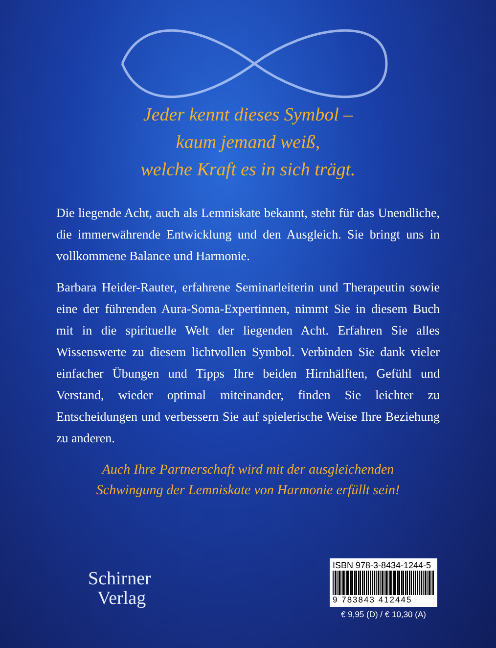Jeder kennt dieses Symbol –
kaum jemand weiß,
welche Kraft es in sich trägt.
Die liegende Acht, auch als Lemniskate bekannt, steht für das Unendliche, die immerwährende Entwicklung und den Ausgleich. Sie bringt uns in vollkommene Balance und Harmonie.
Barbara Heider-Rauter, erfahrene Seminarleiterin und Therapeutin sowie eine der führenden Aura-Soma-Expertinnen, nimmt Sie in diesem Buch mit in die spirituelle Welt der liegenden Acht. Erfahren Sie alles Wissenswerte zu diesem lichtvollen Symbol. Verbinden Sie dank vieler einfacher Übungen und Tipps Ihre beiden Hirnhälften, Gefühl und Verstand, wieder optimal miteinander, finden Sie leichter zu Entscheidungen und verbessern Sie auf spielerische Weise Ihre Beziehung zu anderen.
Auch Ihre Partnerschaft wird mit der ausgleichenden
Schwingung der Lemniskate von Harmonie erfüllt sein!
Schirner
Verlag
ISBN 978-3-8434-1244-5
9 783843 412445
€ 9,95 (D) / € 10,30 (A)